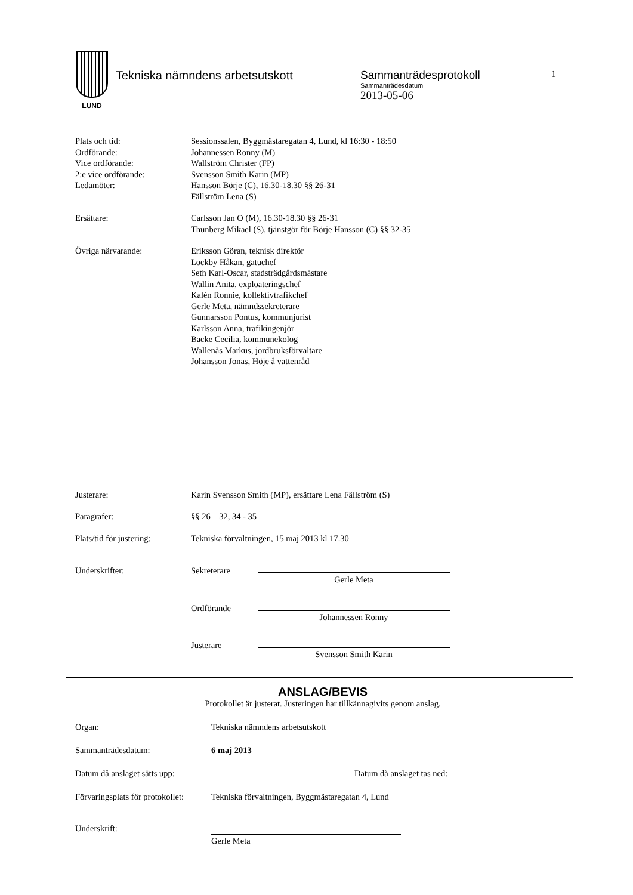LUND
Tekniska nämndens arbetsutskott Sammanträdesprotokoll
Sammanträdesdatum
2013-05-06
1
Plats och tid: Sessionssalen, Byggmästaregatan 4, Lund, kl 16:30 - 18:50
Ordförande: Johannessen Ronny (M)
Vice ordförande: Wallström Christer (FP)
2:e vice ordförande: Svensson Smith Karin (MP)
Ledamöter: Hansson Börje (C), 16.30-18.30 §§ 26-31
Fällström Lena (S)
Ersättare: Carlsson Jan O (M), 16.30-18.30 §§ 26-31
Thunberg Mikael (S), tjänstgör för Börje Hansson (C) §§ 32-35
Övriga närvarande: Eriksson Göran, teknisk direktör
Lockby Håkan, gatuchef
Seth Karl-Oscar, stadsträdgårdsmästare
Wallin Anita, exploateringschef
Kalén Ronnie, kollektivtrafikchef
Gerle Meta, nämndssekreterare
Gunnarsson Pontus, kommunjurist
Karlsson Anna, trafikingenjör
Backe Cecilia, kommunekolog
Wallenås Markus, jordbruksförvaltare
Johansson Jonas, Höje å vattenråd
Justerare: Karin Svensson Smith (MP), ersättare Lena Fällström (S)
Paragrafer: §§ 26 – 32, 34 - 35
Plats/tid för justering:
Tekniska förvaltningen, 15 maj 2013 kl 17.30
Underskrifter: Sekreterare
Gerle Meta
Ordförande
Johannessen Ronny
Justerare
Svensson Smith Karin
ANSLAG/BEVIS
Protokollet är justerat. Justeringen har tillkännagivits genom anslag.
Organ: Tekniska nämndens arbetsutskott
Sammanträdesdatum: 6 maj 2013
Datum då anslaget sätts upp: Datum då anslaget tas ned:
Förvaringsplats för protokollet:
Tekniska förvaltningen, Byggmästaregatan 4, Lund
Underskrift:
Gerle Meta